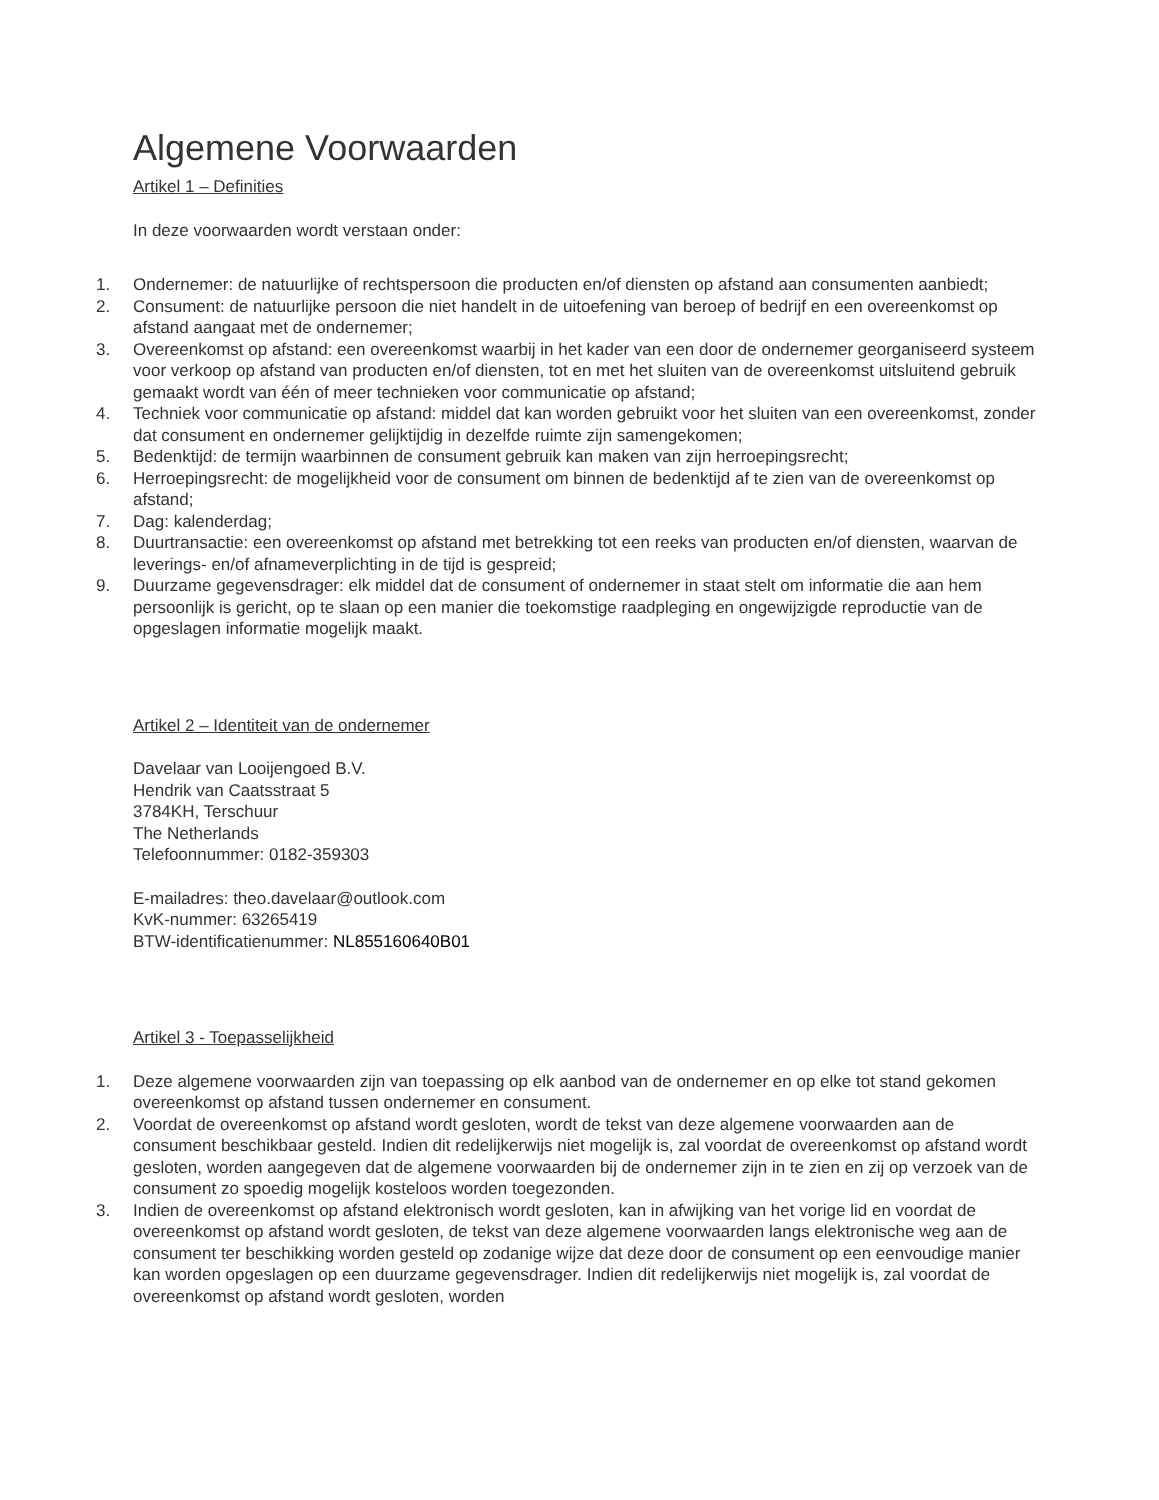Algemene Voorwaarden
Artikel 1 – Definities
In deze voorwaarden wordt verstaan onder:
1. Ondernemer: de natuurlijke of rechtspersoon die producten en/of diensten op afstand aan consumenten aanbiedt;
2. Consument: de natuurlijke persoon die niet handelt in de uitoefening van beroep of bedrijf en een overeenkomst op afstand aangaat met de ondernemer;
3. Overeenkomst op afstand: een overeenkomst waarbij in het kader van een door de ondernemer georganiseerd systeem voor verkoop op afstand van producten en/of diensten, tot en met het sluiten van de overeenkomst uitsluitend gebruik gemaakt wordt van één of meer technieken voor communicatie op afstand;
4. Techniek voor communicatie op afstand: middel dat kan worden gebruikt voor het sluiten van een overeenkomst, zonder dat consument en ondernemer gelijktijdig in dezelfde ruimte zijn samengekomen;
5. Bedenktijd: de termijn waarbinnen de consument gebruik kan maken van zijn herroepingsrecht;
6. Herroepingsrecht: de mogelijkheid voor de consument om binnen de bedenktijd af te zien van de overeenkomst op afstand;
7. Dag: kalenderdag;
8. Duurtransactie: een overeenkomst op afstand met betrekking tot een reeks van producten en/of diensten, waarvan de leverings- en/of afnameverplichting in de tijd is gespreid;
9. Duurzame gegevensdrager: elk middel dat de consument of ondernemer in staat stelt om informatie die aan hem persoonlijk is gericht, op te slaan op een manier die toekomstige raadpleging en ongewijzigde reproductie van de opgeslagen informatie mogelijk maakt.
Artikel 2 – Identiteit van de ondernemer
Davelaar van Looijengoed B.V.
Hendrik van Caatsstraat 5
3784KH, Terschuur
The Netherlands
Telefoonnummer: 0182-359303
E-mailadres: theo.davelaar@outlook.com
KvK-nummer: 63265419
BTW-identificatienummer: NL855160640B01
Artikel 3 - Toepasselijkheid
1. Deze algemene voorwaarden zijn van toepassing op elk aanbod van de ondernemer en op elke tot stand gekomen overeenkomst op afstand tussen ondernemer en consument.
2. Voordat de overeenkomst op afstand wordt gesloten, wordt de tekst van deze algemene voorwaarden aan de consument beschikbaar gesteld. Indien dit redelijkerwijs niet mogelijk is, zal voordat de overeenkomst op afstand wordt gesloten, worden aangegeven dat de algemene voorwaarden bij de ondernemer zijn in te zien en zij op verzoek van de consument zo spoedig mogelijk kosteloos worden toegezonden.
3. Indien de overeenkomst op afstand elektronisch wordt gesloten, kan in afwijking van het vorige lid en voordat de overeenkomst op afstand wordt gesloten, de tekst van deze algemene voorwaarden langs elektronische weg aan de consument ter beschikking worden gesteld op zodanige wijze dat deze door de consument op een eenvoudige manier kan worden opgeslagen op een duurzame gegevensdrager. Indien dit redelijkerwijs niet mogelijk is, zal voordat de overeenkomst op afstand wordt gesloten, worden